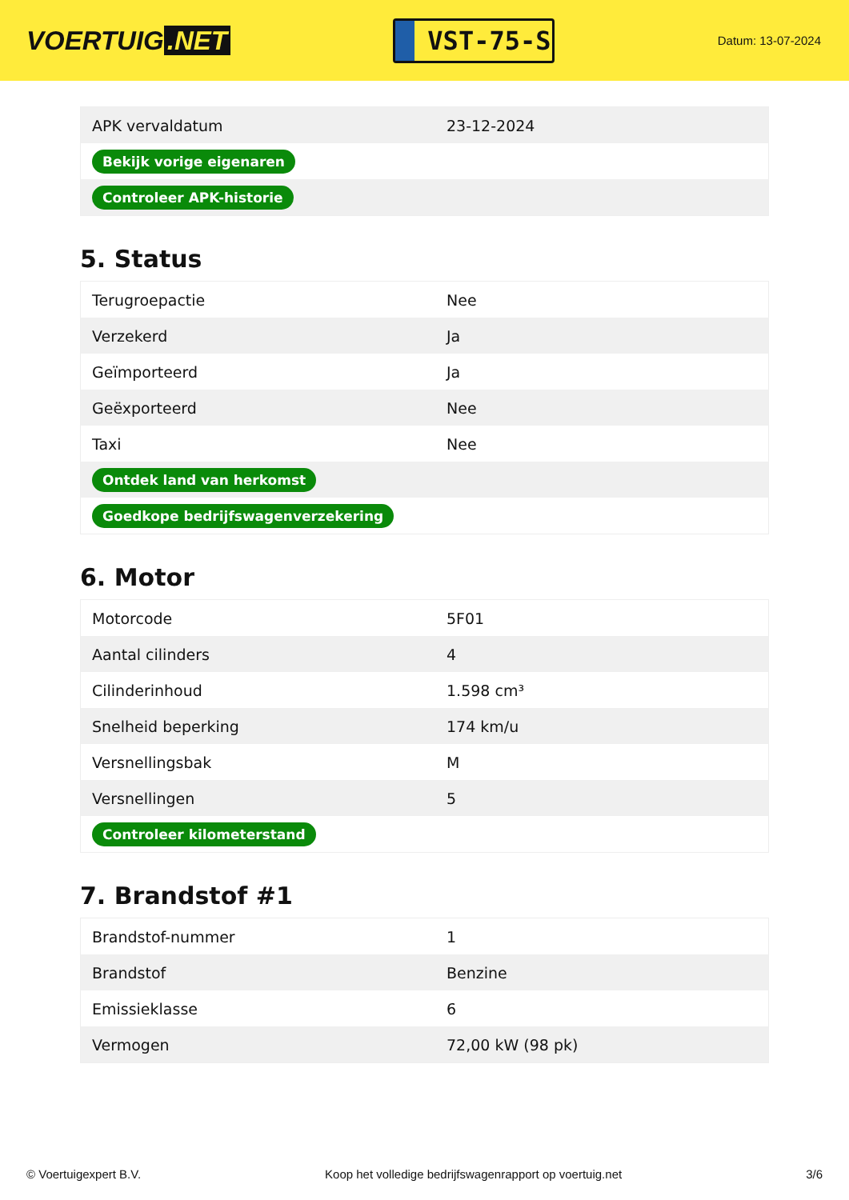VOERTUIG.NET
VST-75-S
Datum: 13-07-2024
| APK vervaldatum | 23-12-2024 |
| Bekijk vorige eigenaren | |
| Controleer APK-historie | |
5. Status
| Terugroepactie | Nee |
| Verzekerd | Ja |
| Geïmporteerd | Ja |
| Geëxporteerd | Nee |
| Taxi | Nee |
| Ontdek land van herkomst | |
| Goedkope bedrijfswagenverzekering | |
6. Motor
| Motorcode | 5F01 |
| Aantal cilinders | 4 |
| Cilinderinhoud | 1.598 cm³ |
| Snelheid beperking | 174 km/u |
| Versnellingsbak | M |
| Versnellingen | 5 |
| Controleer kilometerstand | |
7. Brandstof #1
| Brandstof-nummer | 1 |
| Brandstof | Benzine |
| Emissieklasse | 6 |
| Vermogen | 72,00 kW (98 pk) |
© Voertuigexpert B.V. Koop het volledige bedrijfswagenrapport op voertuig.net 3/6